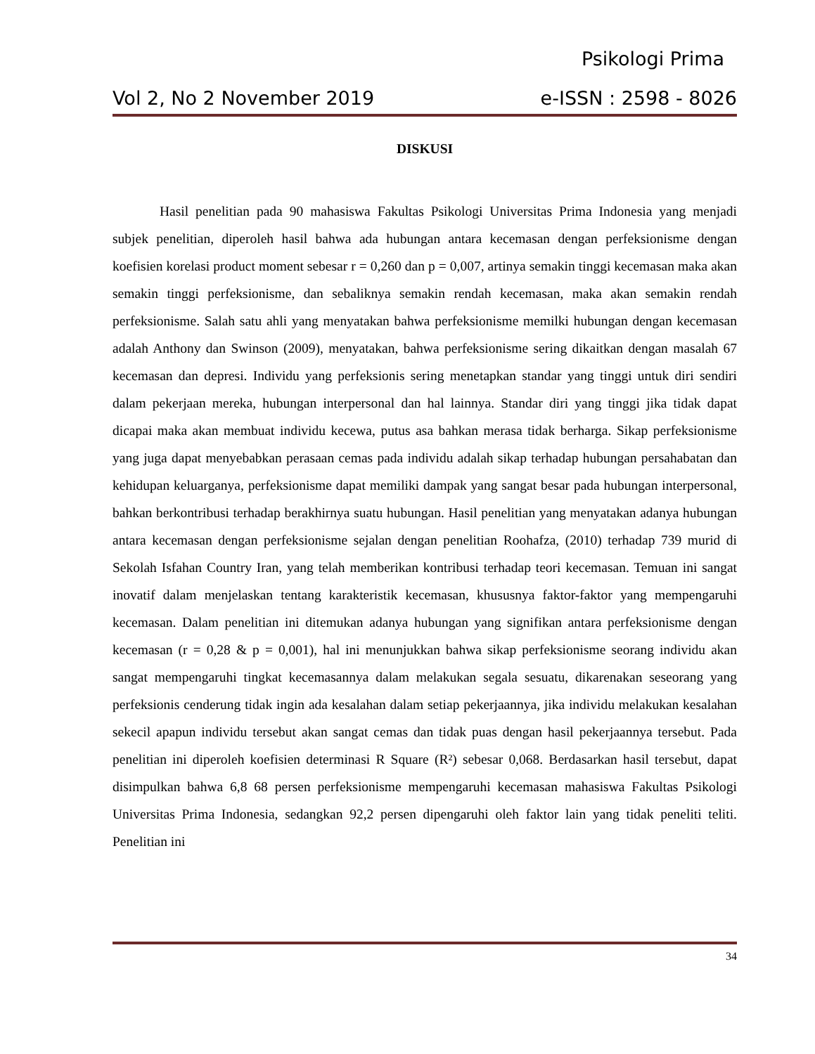Psikologi Prima
Vol 2, No 2 November 2019 e-ISSN : 2598 - 8026
DISKUSI
Hasil penelitian pada 90 mahasiswa Fakultas Psikologi Universitas Prima Indonesia yang menjadi subjek penelitian, diperoleh hasil bahwa ada hubungan antara kecemasan dengan perfeksionisme dengan koefisien korelasi product moment sebesar r = 0,260 dan p = 0,007, artinya semakin tinggi kecemasan maka akan semakin tinggi perfeksionisme, dan sebaliknya semakin rendah kecemasan, maka akan semakin rendah perfeksionisme. Salah satu ahli yang menyatakan bahwa perfeksionisme memilki hubungan dengan kecemasan adalah Anthony dan Swinson (2009), menyatakan, bahwa perfeksionisme sering dikaitkan dengan masalah 67 kecemasan dan depresi. Individu yang perfeksionis sering menetapkan standar yang tinggi untuk diri sendiri dalam pekerjaan mereka, hubungan interpersonal dan hal lainnya. Standar diri yang tinggi jika tidak dapat dicapai maka akan membuat individu kecewa, putus asa bahkan merasa tidak berharga. Sikap perfeksionisme yang juga dapat menyebabkan perasaan cemas pada individu adalah sikap terhadap hubungan persahabatan dan kehidupan keluarganya, perfeksionisme dapat memiliki dampak yang sangat besar pada hubungan interpersonal, bahkan berkontribusi terhadap berakhirnya suatu hubungan. Hasil penelitian yang menyatakan adanya hubungan antara kecemasan dengan perfeksionisme sejalan dengan penelitian Roohafza, (2010) terhadap 739 murid di Sekolah Isfahan Country Iran, yang telah memberikan kontribusi terhadap teori kecemasan. Temuan ini sangat inovatif dalam menjelaskan tentang karakteristik kecemasan, khususnya faktor-faktor yang mempengaruhi kecemasan. Dalam penelitian ini ditemukan adanya hubungan yang signifikan antara perfeksionisme dengan kecemasan (r = 0,28 & p = 0,001), hal ini menunjukkan bahwa sikap perfeksionisme seorang individu akan sangat mempengaruhi tingkat kecemasannya dalam melakukan segala sesuatu, dikarenakan seseorang yang perfeksionis cenderung tidak ingin ada kesalahan dalam setiap pekerjaannya, jika individu melakukan kesalahan sekecil apapun individu tersebut akan sangat cemas dan tidak puas dengan hasil pekerjaannya tersebut. Pada penelitian ini diperoleh koefisien determinasi R Square (R²) sebesar 0,068. Berdasarkan hasil tersebut, dapat disimpulkan bahwa 6,8 68 persen perfeksionisme mempengaruhi kecemasan mahasiswa Fakultas Psikologi Universitas Prima Indonesia, sedangkan 92,2 persen dipengaruhi oleh faktor lain yang tidak peneliti teliti. Penelitian ini
34